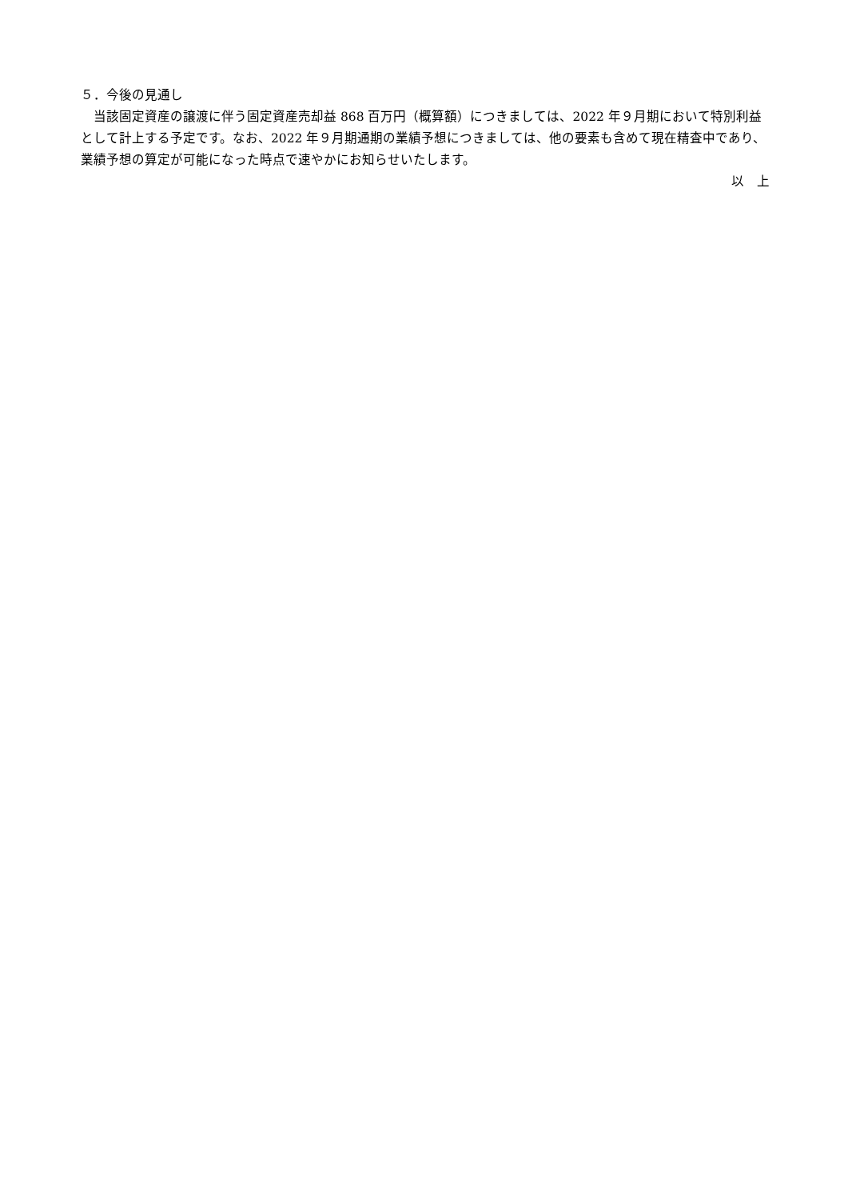５．今後の見通し
　当該固定資産の譲渡に伴う固定資産売却益 868 百万円（概算額）につきましては、2022 年９月期において特別利益として計上する予定です。なお、2022 年９月期通期の業績予想につきましては、他の要素も含めて現在精査中であり、業績予想の算定が可能になった時点で速やかにお知らせいたします。
以　上